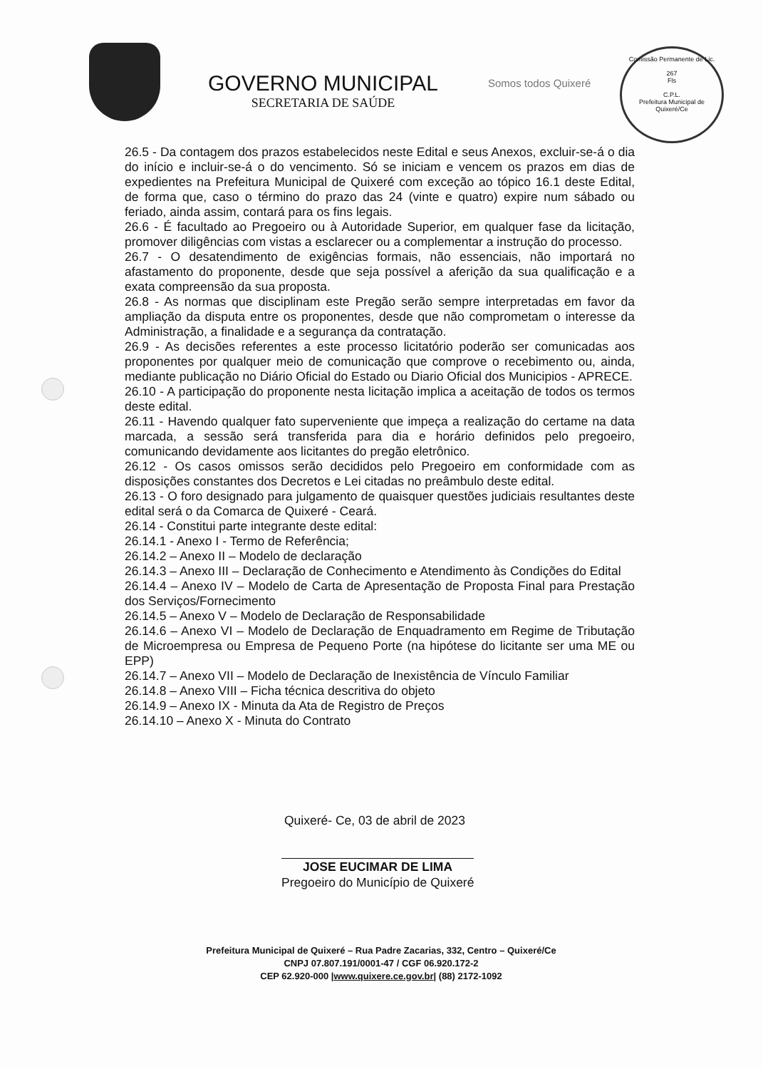GOVERNO MUNICIPAL
SECRETARIA DE SAÚDE
Somos todos Quixeré
Comissão Permanente de Lic.
267
Fls
C.P.L.
Prefeitura Municipal de Quixeré/Ce
26.5 - Da contagem dos prazos estabelecidos neste Edital e seus Anexos, excluir-se-á o dia do início e incluir-se-á o do vencimento. Só se iniciam e vencem os prazos em dias de expedientes na Prefeitura Municipal de Quixeré com exceção ao tópico 16.1 deste Edital, de forma que, caso o término do prazo das 24 (vinte e quatro) expire num sábado ou feriado, ainda assim, contará para os fins legais.
26.6 - É facultado ao Pregoeiro ou à Autoridade Superior, em qualquer fase da licitação, promover diligências com vistas a esclarecer ou a complementar a instrução do processo.
26.7 - O desatendimento de exigências formais, não essenciais, não importará no afastamento do proponente, desde que seja possível a aferição da sua qualificação e a exata compreensão da sua proposta.
26.8 - As normas que disciplinam este Pregão serão sempre interpretadas em favor da ampliação da disputa entre os proponentes, desde que não comprometam o interesse da Administração, a finalidade e a segurança da contratação.
26.9 - As decisões referentes a este processo licitatório poderão ser comunicadas aos proponentes por qualquer meio de comunicação que comprove o recebimento ou, ainda, mediante publicação no Diário Oficial do Estado ou Diario Oficial dos Municipios - APRECE.
26.10 - A participação do proponente nesta licitação implica a aceitação de todos os termos deste edital.
26.11 - Havendo qualquer fato superveniente que impeça a realização do certame na data marcada, a sessão será transferida para dia e horário definidos pelo pregoeiro, comunicando devidamente aos licitantes do pregão eletrônico.
26.12 - Os casos omissos serão decididos pelo Pregoeiro em conformidade com as disposições constantes dos Decretos e Lei citadas no preâmbulo deste edital.
26.13 - O foro designado para julgamento de quaisquer questões judiciais resultantes deste edital será o da Comarca de Quixeré - Ceará.
26.14 - Constitui parte integrante deste edital:
26.14.1 - Anexo I - Termo de Referência;
26.14.2 – Anexo II – Modelo de declaração
26.14.3 – Anexo III – Declaração de Conhecimento e Atendimento às Condições do Edital
26.14.4 – Anexo IV – Modelo de Carta de Apresentação de Proposta Final para Prestação dos Serviços/Fornecimento
26.14.5 – Anexo V – Modelo de Declaração de Responsabilidade
26.14.6 – Anexo VI – Modelo de Declaração de Enquadramento em Regime de Tributação de Microempresa ou Empresa de Pequeno Porte (na hipótese do licitante ser uma ME ou EPP)
26.14.7 – Anexo VII – Modelo de Declaração de Inexistência de Vínculo Familiar
26.14.8 – Anexo VIII – Ficha técnica descritiva do objeto
26.14.9 – Anexo IX - Minuta da Ata de Registro de Preços
26.14.10 – Anexo X - Minuta do Contrato
Quixeré- Ce, 03 de abril de 2023
JOSE EUCIMAR DE LIMA
Pregoeiro do Município de Quixeré
Prefeitura Municipal de Quixeré – Rua Padre Zacarias, 332, Centro – Quixeré/Ce
CNPJ 07.807.191/0001-47 / CGF 06.920.172-2
CEP 62.920-000 |www.quixere.ce.gov.br| (88) 2172-1092